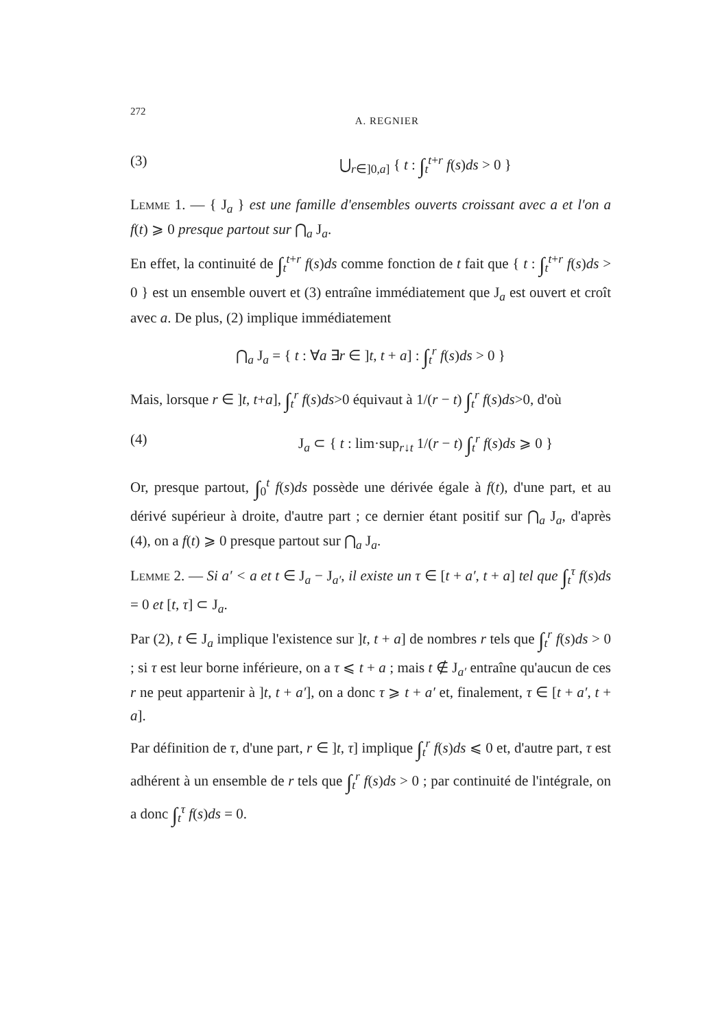272 A. REGNIER
(3) ⋃<sub>r∈]0,a]</sub> { t : ∫<sub>t</sub><sup>t+r</sup> f(s)ds > 0 }
Lemme 1. — { J<sub>a</sub> } est une famille d'ensembles ouverts croissant avec a et l'on a f(t) ⩾ 0 presque partout sur ⋂<sub>a</sub> J<sub>a</sub>.
En effet, la continuité de ∫<sub>t</sub><sup>t+r</sup> f(s)ds comme fonction de t fait que { t : ∫<sub>t</sub><sup>t+r</sup> f(s)ds > 0 } est un ensemble ouvert et (3) entraîne immédiatement que J<sub>a</sub> est ouvert et croît avec a. De plus, (2) implique immédiatement
⋂<sub>a</sub> J<sub>a</sub> = { t : ∀a ∃r ∈ ]t, t + a] : ∫<sub>t</sub><sup>r</sup> f(s)ds > 0 }
Mais, lorsque r ∈ ]t, t+a], ∫<sub>t</sub><sup>r</sup> f(s)ds>0 équivaut à 1/(r − t) ∫<sub>t</sub><sup>r</sup> f(s)ds>0, d'où
(4) J<sub>a</sub> ⊂ { t : lim·sup<sub>r↓t</sub> 1/(r − t) ∫<sub>t</sub><sup>r</sup> f(s)ds ⩾ 0 }
Or, presque partout, ∫<sub>0</sub><sup>t</sup> f(s)ds possède une dérivée égale à f(t), d'une part, et au dérivé supérieur à droite, d'autre part ; ce dernier étant positif sur ⋂<sub>a</sub> J<sub>a</sub>, d'après (4), on a f(t) ⩾ 0 presque partout sur ⋂<sub>a</sub> J<sub>a</sub>.
Lemme 2. — Si a′ < a et t ∈ J<sub>a</sub> − J<sub>a′</sub>, il existe un τ ∈ [t + a′, t + a] tel que ∫<sub>t</sub><sup>τ</sup> f(s)ds = 0 et [t, τ] ⊂ J<sub>a</sub>.
Par (2), t ∈ J<sub>a</sub> implique l'existence sur ]t, t + a] de nombres r tels que ∫<sub>t</sub><sup>r</sup> f(s)ds > 0 ; si τ est leur borne inférieure, on a τ ⩽ t + a ; mais t ∉ J<sub>a′</sub> entraîne qu'aucun de ces r ne peut appartenir à ]t, t + a′], on a donc τ ⩾ t + a′ et, finalement, τ ∈ [t + a′, t + a].
Par définition de τ, d'une part, r ∈ ]t, τ] implique ∫<sub>t</sub><sup>r</sup> f(s)ds ⩽ 0 et, d'autre part, τ est adhérent à un ensemble de r tels que ∫<sub>t</sub><sup>r</sup> f(s)ds > 0 ; par continuité de l'intégrale, on a donc ∫<sub>t</sub><sup>τ</sup> f(s)ds = 0.